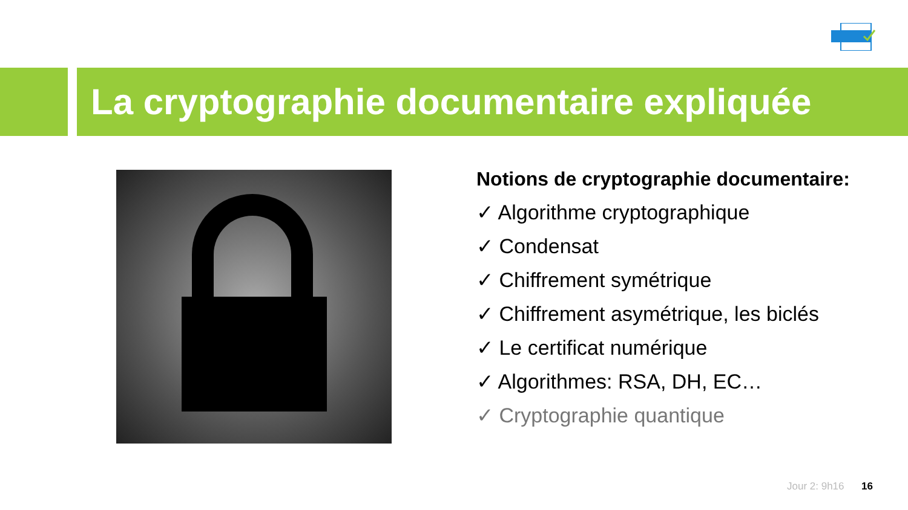La cryptographie documentaire expliquée
Notions de cryptographie documentaire:
✓ Algorithme cryptographique
✓ Condensat
✓ Chiffrement symétrique
✓ Chiffrement asymétrique, les biclés
✓ Le certificat numérique
✓ Algorithmes: RSA, DH, EC…
✓ Cryptographie quantique
Jour 2: 9h16 16